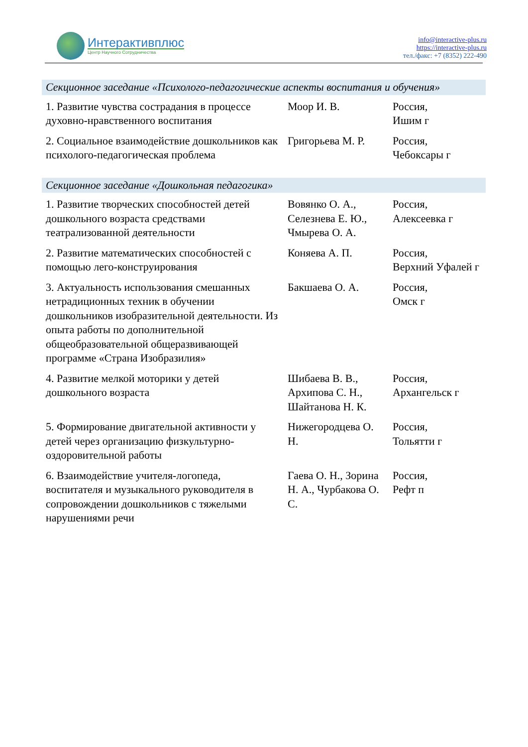Интерактивплюс
Центр Научного Сотрудничества
info@interactive-plus.ru
https://interactive-plus.ru
тел./факс: +7 (8352) 222-490
| Секционное заседание «Психолого-педагогические аспекты воспитания и обучения» | | |
| 1. Развитие чувства сострадания в процессе духовно-нравственного воспитания | Моор И. В. | Россия, Ишим г |
| 2. Социальное взаимодействие дошкольников как психолого-педагогическая проблема | Григорьева М. Р. | Россия, Чебоксары г |
| Секционное заседание «Дошкольная педагогика» | | |
| 1. Развитие творческих способностей детей дошкольного возраста средствами театрализованной деятельности | Вовянко О. А., Селезнева Е. Ю., Чмырева О. А. | Россия, Алексеевка г |
| 2. Развитие математических способностей с помощью лего-конструирования | Коняева А. П. | Россия, Верхний Уфалей г |
| 3. Актуальность использования смешанных нетрадиционных техник в обучении дошкольников изобразительной деятельности. Из опыта работы по дополнительной общеобразовательной общеразвивающей программе «Страна Изобразилия» | Бакшаева О. А. | Россия, Омск г |
| 4. Развитие мелкой моторики у детей дошкольного возраста | Шибаева В. В., Архипова С. Н., Шайтанова Н. К. | Россия, Архангельск г |
| 5. Формирование двигательной активности у детей через организацию физкультурно-оздоровительной работы | Нижегородцева О. Н. | Россия, Тольятти г |
| 6. Взаимодействие учителя-логопеда, воспитателя и музыкального руководителя в сопровождении дошкольников с тяжелыми нарушениями речи | Гаева О. Н., Зорина Н. А., Чурбакова О. С. | Россия, Рефт п |